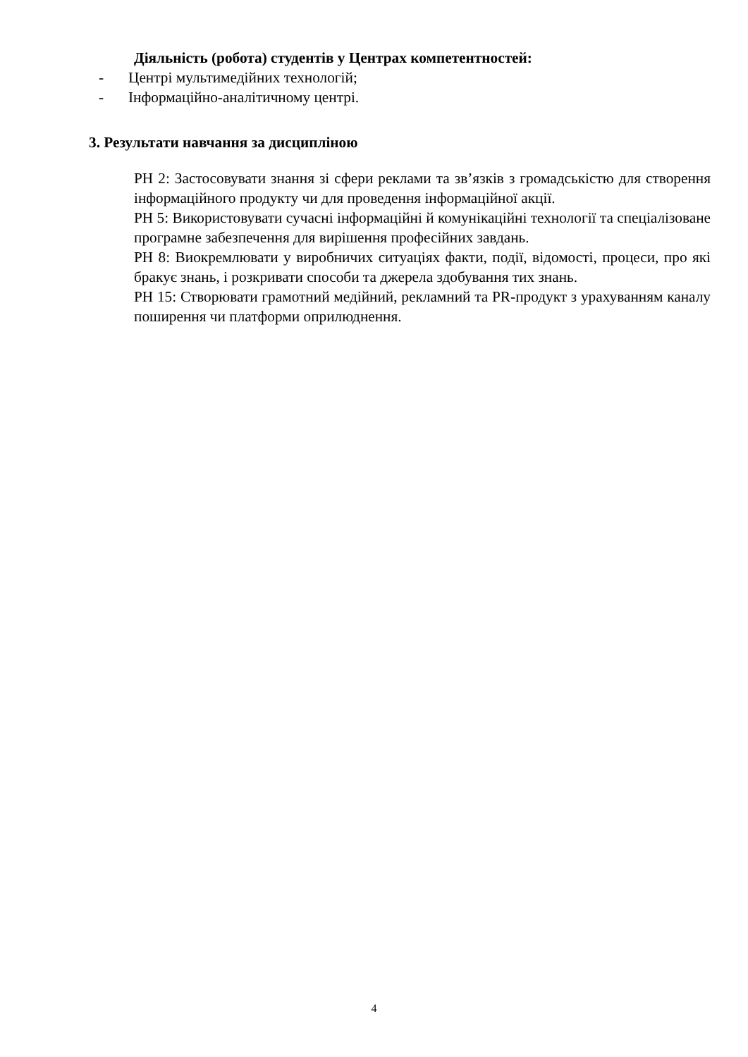Діяльність (робота) студентів у Центрах компетентностей:
- Центрі мультимедійних технологій;
- Інформаційно-аналітичному центрі.
3. Результати навчання за дисципліною
РН 2: Застосовувати знання зі сфери реклами та зв’язків з громадськістю для створення інформаційного продукту чи для проведення інформаційної акції.
РН 5: Використовувати сучасні інформаційні й комунікаційні технології та спеціалізоване програмне забезпечення для вирішення професійних завдань.
РН 8: Виокремлювати у виробничих ситуаціях факти, події, відомості, процеси, про які бракує знань, і розкривати способи та джерела здобування тих знань.
РН 15: Створювати грамотний медійний, рекламний та PR-продукт з урахуванням каналу поширення чи платформи оприлюднення.
4